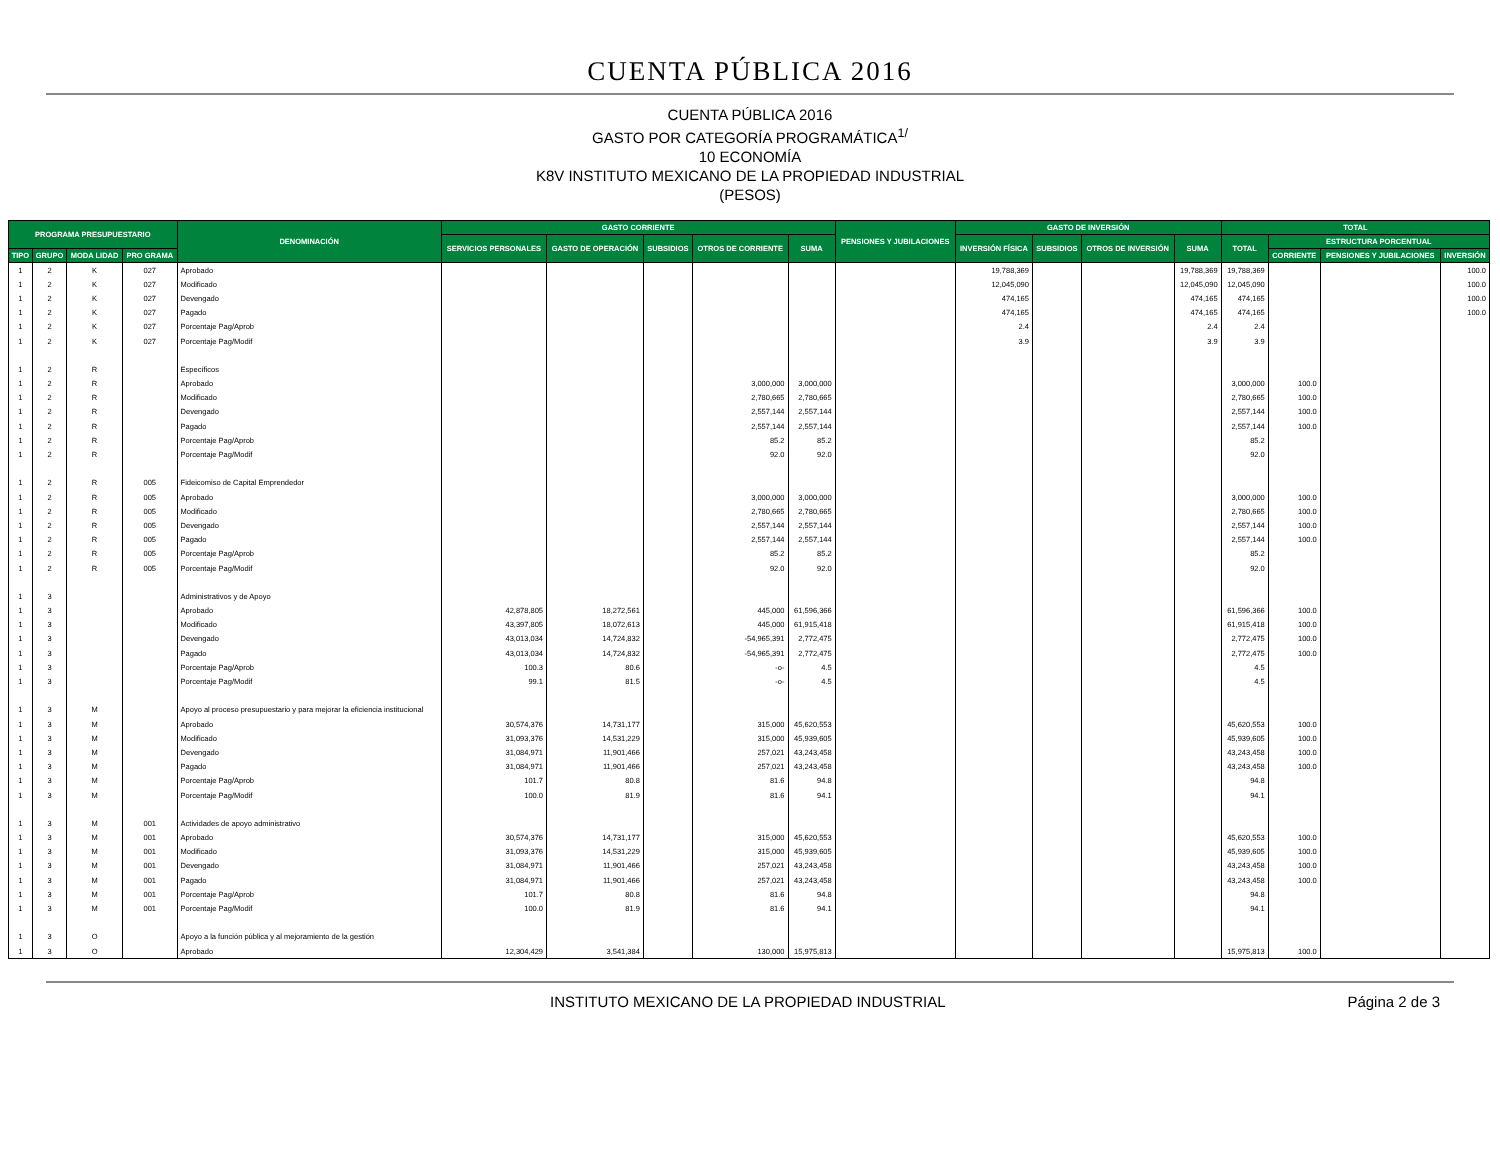CUENTA PÚBLICA 2016
CUENTA PÚBLICA 2016
GASTO POR CATEGORÍA PROGRAMÁTICA<sup>1/</sup>
10 ECONOMÍA
K8V INSTITUTO MEXICANO DE LA PROPIEDAD INDUSTRIAL
(PESOS)
| PROGRAMA PRESUPUESTARIO | | | | DENOMINACIÓN | GASTO CORRIENTE | | | | | PENSIONES Y JUBILACIONES | GASTO DE INVERSIÓN | | | | TOTAL | | | |
| --- | --- | --- | --- | --- | --- | --- | --- | --- | --- | --- | --- | --- | --- | --- | --- | --- | --- | --- |
| | | | | | SERVICIOS PERSONALES | GASTO DE OPERACIÓN | SUBSIDIOS | OTROS DE CORRIENTE | SUMA | | INVERSIÓN FÍSICA | SUBSIDIOS | OTROS DE INVERSIÓN | SUMA | TOTAL | ESTRUCTURA PORCENTUAL | | |
| TIPO | GRUPO | MODA LIDAD | PRO GRAMA | | | | | | | | | | | | | CORRIENTE | PENSIONES Y JUBILACIONES | INVERSIÓN |
| 1 | 2 | K | 027 | Aprobado | | | | | | | 19,788,369 | | | 19,788,369 | 19,788,369 | | | 100.0 |
| 1 | 2 | K | 027 | Modificado | | | | | | | 12,045,090 | | | 12,045,090 | 12,045,090 | | | 100.0 |
| 1 | 2 | K | 027 | Devengado | | | | | | | 474,165 | | | 474,165 | 474,165 | | | 100.0 |
| 1 | 2 | K | 027 | Pagado | | | | | | | 474,165 | | | 474,165 | 474,165 | | | 100.0 |
| 1 | 2 | K | 027 | Porcentaje Pag/Aprob | | | | | | | 2.4 | | | 2.4 | 2.4 | | | |
| 1 | 2 | K | 027 | Porcentaje Pag/Modif | | | | | | | 3.9 | | | 3.9 | 3.9 | | | |
| 1 | 2 | R | | Específicos | | | | | | | | | | | | | | |
| 1 | 2 | R | | Aprobado | | | | 3,000,000 | 3,000,000 | | | | | | 3,000,000 | 100.0 | | |
| 1 | 2 | R | | Modificado | | | | 2,780,665 | 2,780,665 | | | | | | 2,780,665 | 100.0 | | |
| 1 | 2 | R | | Devengado | | | | 2,557,144 | 2,557,144 | | | | | | 2,557,144 | 100.0 | | |
| 1 | 2 | R | | Pagado | | | | 2,557,144 | 2,557,144 | | | | | | 2,557,144 | 100.0 | | |
| 1 | 2 | R | | Porcentaje Pag/Aprob | | | | 85.2 | 85.2 | | | | | | 85.2 | | | |
| 1 | 2 | R | | Porcentaje Pag/Modif | | | | 92.0 | 92.0 | | | | | | 92.0 | | | |
| 1 | 2 | R | 005 | Fideicomiso de Capital Emprendedor | | | | | | | | | | | | | | |
| 1 | 2 | R | 005 | Aprobado | | | | 3,000,000 | 3,000,000 | | | | | | 3,000,000 | 100.0 | | |
| 1 | 2 | R | 005 | Modificado | | | | 2,780,665 | 2,780,665 | | | | | | 2,780,665 | 100.0 | | |
| 1 | 2 | R | 005 | Devengado | | | | 2,557,144 | 2,557,144 | | | | | | 2,557,144 | 100.0 | | |
| 1 | 2 | R | 005 | Pagado | | | | 2,557,144 | 2,557,144 | | | | | | 2,557,144 | 100.0 | | |
| 1 | 2 | R | 005 | Porcentaje Pag/Aprob | | | | 85.2 | 85.2 | | | | | | 85.2 | | | |
| 1 | 2 | R | 005 | Porcentaje Pag/Modif | | | | 92.0 | 92.0 | | | | | | 92.0 | | | |
| 1 | 3 | | | Administrativos y de Apoyo | | | | | | | | | | | | | | |
| 1 | 3 | | | Aprobado | 42,878,805 | 18,272,561 | | 445,000 | 61,596,366 | | | | | | 61,596,366 | 100.0 | | |
| 1 | 3 | | | Modificado | 43,397,805 | 18,072,613 | | 445,000 | 61,915,418 | | | | | | 61,915,418 | 100.0 | | |
| 1 | 3 | | | Devengado | 43,013,034 | 14,724,832 | | -54,965,391 | 2,772,475 | | | | | | 2,772,475 | 100.0 | | |
| 1 | 3 | | | Pagado | 43,013,034 | 14,724,832 | | -54,965,391 | 2,772,475 | | | | | | 2,772,475 | 100.0 | | |
| 1 | 3 | | | Porcentaje Pag/Aprob | 100.3 | 80.6 | | -o- | 4.5 | | | | | | 4.5 | | | |
| 1 | 3 | | | Porcentaje Pag/Modif | 99.1 | 81.5 | | -o- | 4.5 | | | | | | 4.5 | | | |
| 1 | 3 | M | | Apoyo al proceso presupuestario y para mejorar la eficiencia institucional | | | | | | | | | | | | | | |
| 1 | 3 | M | | Aprobado | 30,574,376 | 14,731,177 | | 315,000 | 45,620,553 | | | | | | 45,620,553 | 100.0 | | |
| 1 | 3 | M | | Modificado | 31,093,376 | 14,531,229 | | 315,000 | 45,939,605 | | | | | | 45,939,605 | 100.0 | | |
| 1 | 3 | M | | Devengado | 31,084,971 | 11,901,466 | | 257,021 | 43,243,458 | | | | | | 43,243,458 | 100.0 | | |
| 1 | 3 | M | | Pagado | 31,084,971 | 11,901,466 | | 257,021 | 43,243,458 | | | | | | 43,243,458 | 100.0 | | |
| 1 | 3 | M | | Porcentaje Pag/Aprob | 101.7 | 80.8 | | 81.6 | 94.8 | | | | | | 94.8 | | | |
| 1 | 3 | M | | Porcentaje Pag/Modif | 100.0 | 81.9 | | 81.6 | 94.1 | | | | | | 94.1 | | | |
| 1 | 3 | M | 001 | Actividades de apoyo administrativo | | | | | | | | | | | | | | |
| 1 | 3 | M | 001 | Aprobado | 30,574,376 | 14,731,177 | | 315,000 | 45,620,553 | | | | | | 45,620,553 | 100.0 | | |
| 1 | 3 | M | 001 | Modificado | 31,093,376 | 14,531,229 | | 315,000 | 45,939,605 | | | | | | 45,939,605 | 100.0 | | |
| 1 | 3 | M | 001 | Devengado | 31,084,971 | 11,901,466 | | 257,021 | 43,243,458 | | | | | | 43,243,458 | 100.0 | | |
| 1 | 3 | M | 001 | Pagado | 31,084,971 | 11,901,466 | | 257,021 | 43,243,458 | | | | | | 43,243,458 | 100.0 | | |
| 1 | 3 | M | 001 | Porcentaje Pag/Aprob | 101.7 | 80.8 | | 81.6 | 94.8 | | | | | | 94.8 | | | |
| 1 | 3 | M | 001 | Porcentaje Pag/Modif | 100.0 | 81.9 | | 81.6 | 94.1 | | | | | | 94.1 | | | |
| 1 | 3 | O | | Apoyo a la función pública y al mejoramiento de la gestión | | | | | | | | | | | | | | |
| 1 | 3 | O | | Aprobado | 12,304,429 | 3,541,384 | | 130,000 | 15,975,813 | | | | | | 15,975,813 | 100.0 | | |
INSTITUTO MEXICANO DE LA PROPIEDAD INDUSTRIAL Página 2 de 3